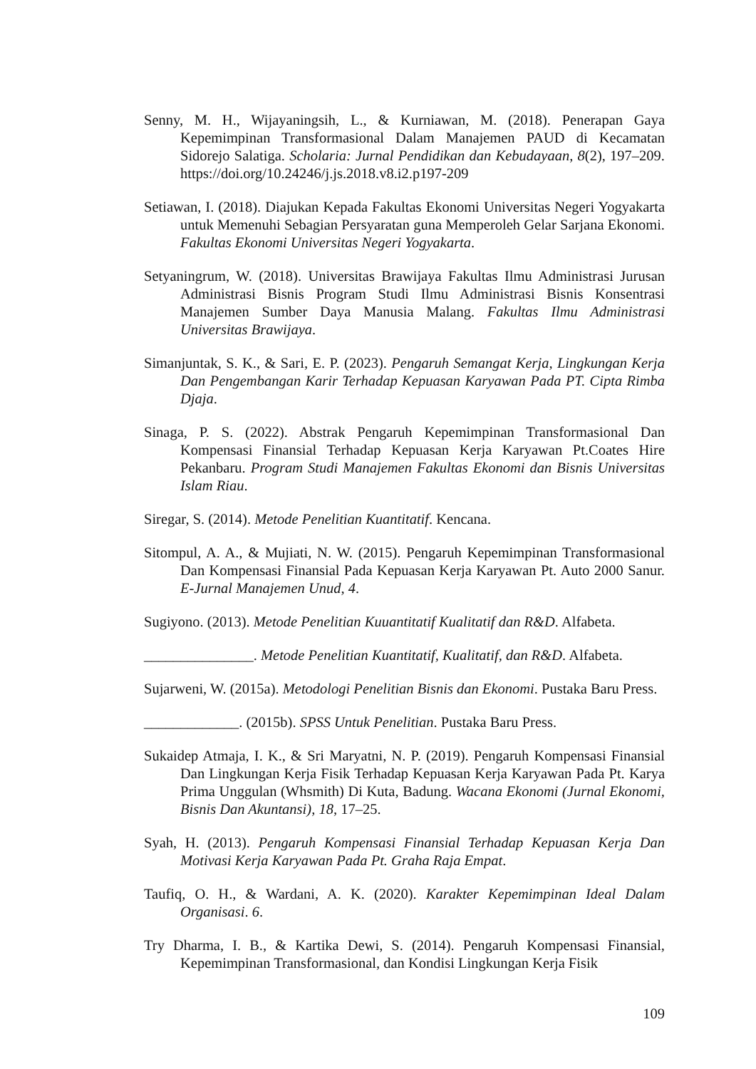Senny, M. H., Wijayaningsih, L., & Kurniawan, M. (2018). Penerapan Gaya Kepemimpinan Transformasional Dalam Manajemen PAUD di Kecamatan Sidorejo Salatiga. Scholaria: Jurnal Pendidikan dan Kebudayaan, 8(2), 197–209. https://doi.org/10.24246/j.js.2018.v8.i2.p197-209
Setiawan, I. (2018). Diajukan Kepada Fakultas Ekonomi Universitas Negeri Yogyakarta untuk Memenuhi Sebagian Persyaratan guna Memperoleh Gelar Sarjana Ekonomi. Fakultas Ekonomi Universitas Negeri Yogyakarta.
Setyaningrum, W. (2018). Universitas Brawijaya Fakultas Ilmu Administrasi Jurusan Administrasi Bisnis Program Studi Ilmu Administrasi Bisnis Konsentrasi Manajemen Sumber Daya Manusia Malang. Fakultas Ilmu Administrasi Universitas Brawijaya.
Simanjuntak, S. K., & Sari, E. P. (2023). Pengaruh Semangat Kerja, Lingkungan Kerja Dan Pengembangan Karir Terhadap Kepuasan Karyawan Pada PT. Cipta Rimba Djaja.
Sinaga, P. S. (2022). Abstrak Pengaruh Kepemimpinan Transformasional Dan Kompensasi Finansial Terhadap Kepuasan Kerja Karyawan Pt.Coates Hire Pekanbaru. Program Studi Manajemen Fakultas Ekonomi dan Bisnis Universitas Islam Riau.
Siregar, S. (2014). Metode Penelitian Kuantitatif. Kencana.
Sitompul, A. A., & Mujiati, N. W. (2015). Pengaruh Kepemimpinan Transformasional Dan Kompensasi Finansial Pada Kepuasan Kerja Karyawan Pt. Auto 2000 Sanur. E-Jurnal Manajemen Unud, 4.
Sugiyono. (2013). Metode Penelitian Kuuantitatif Kualitatif dan R&D. Alfabeta.
_______________. Metode Penelitian Kuantitatif, Kualitatif, dan R&D. Alfabeta.
Sujarweni, W. (2015a). Metodologi Penelitian Bisnis dan Ekonomi. Pustaka Baru Press.
_____________. (2015b). SPSS Untuk Penelitian. Pustaka Baru Press.
Sukaidep Atmaja, I. K., & Sri Maryatni, N. P. (2019). Pengaruh Kompensasi Finansial Dan Lingkungan Kerja Fisik Terhadap Kepuasan Kerja Karyawan Pada Pt. Karya Prima Unggulan (Whsmith) Di Kuta, Badung. Wacana Ekonomi (Jurnal Ekonomi, Bisnis Dan Akuntansi), 18, 17–25.
Syah, H. (2013). Pengaruh Kompensasi Finansial Terhadap Kepuasan Kerja Dan Motivasi Kerja Karyawan Pada Pt. Graha Raja Empat.
Taufiq, O. H., & Wardani, A. K. (2020). Karakter Kepemimpinan Ideal Dalam Organisasi. 6.
Try Dharma, I. B., & Kartika Dewi, S. (2014). Pengaruh Kompensasi Finansial, Kepemimpinan Transformasional, dan Kondisi Lingkungan Kerja Fisik
109